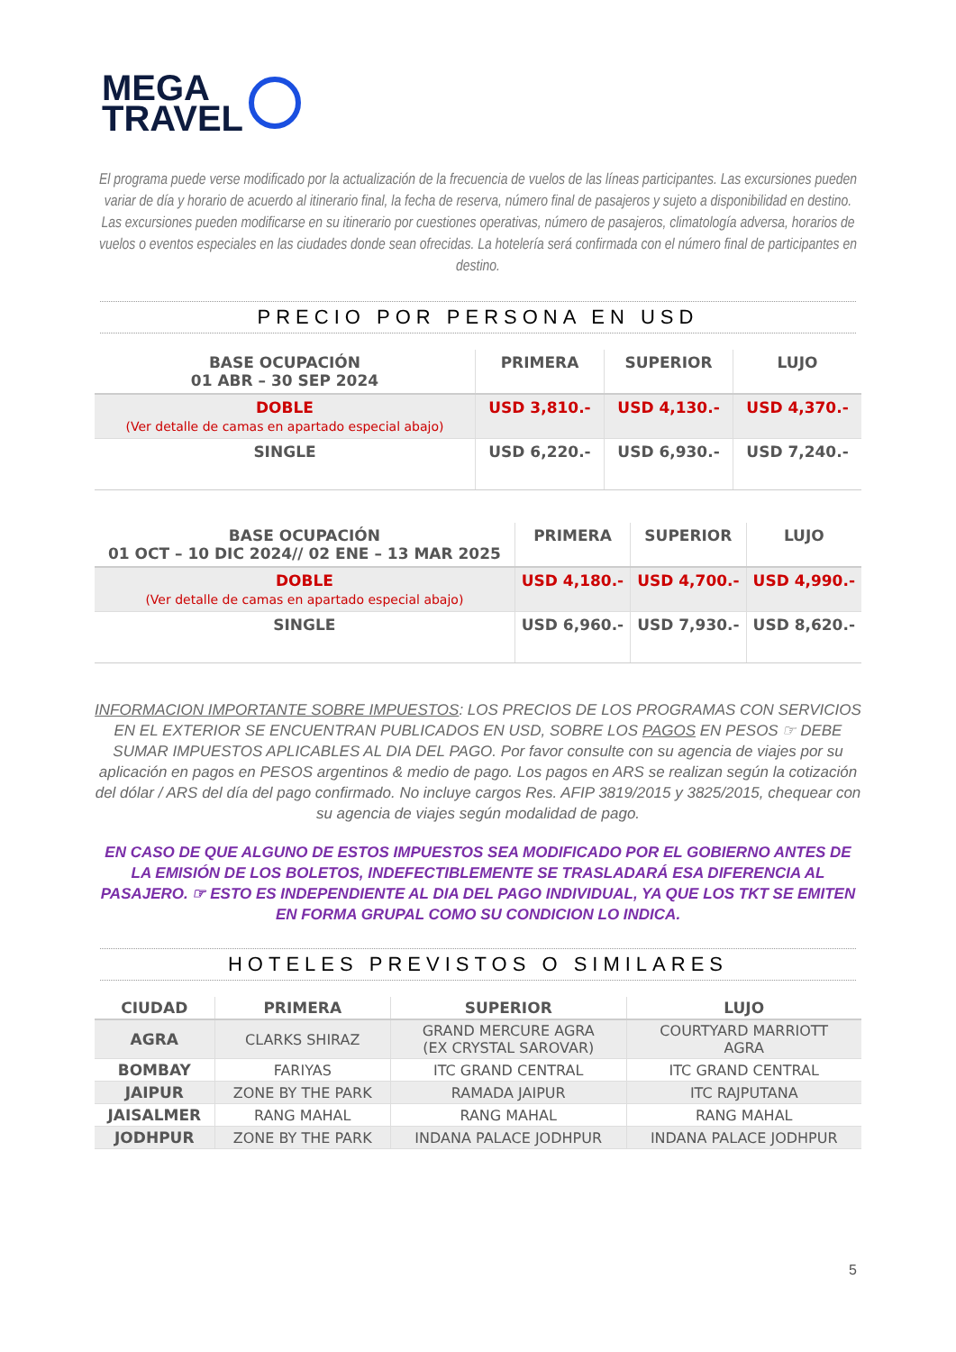MEGA
TRAVEL
El programa puede verse modificado por la actualización de la frecuencia de vuelos de las líneas participantes. Las excursiones pueden variar de día y horario de acuerdo al itinerario final, la fecha de reserva, número final de pasajeros y sujeto a disponibilidad en destino. Las excursiones pueden modificarse en su itinerario por cuestiones operativas, número de pasajeros, climatología adversa, horarios de vuelos o eventos especiales en las ciudades donde sean ofrecidas. La hotelería será confirmada con el número final de participantes en destino.
PRECIO POR PERSONA EN USD
| BASE OCUPACIÓN 01 ABR – 30 SEP 2024 | PRIMERA | SUPERIOR | LUJO |
| --- | --- | --- | --- |
| DOBLE (Ver detalle de camas en apartado especial abajo) | USD 3,810.- | USD 4,130.- | USD 4,370.- |
| SINGLE | USD 6,220.- | USD 6,930.- | USD 7,240.- |
| BASE OCUPACIÓN 01 OCT – 10 DIC 2024// 02 ENE – 13 MAR 2025 | PRIMERA | SUPERIOR | LUJO |
| --- | --- | --- | --- |
| DOBLE (Ver detalle de camas en apartado especial abajo) | USD 4,180.- | USD 4,700.- | USD 4,990.- |
| SINGLE | USD 6,960.- | USD 7,930.- | USD 8,620.- |
INFORMACION IMPORTANTE SOBRE IMPUESTOS: LOS PRECIOS DE LOS PROGRAMAS CON SERVICIOS EN EL EXTERIOR SE ENCUENTRAN PUBLICADOS EN USD, SOBRE LOS PAGOS EN PESOS ☞ DEBE SUMAR IMPUESTOS APLICABLES AL DIA DEL PAGO. Por favor consulte con su agencia de viajes por su aplicación en pagos en PESOS argentinos & medio de pago. Los pagos en ARS se realizan según la cotización del dólar / ARS del día del pago confirmado. No incluye cargos Res. AFIP 3819/2015 y 3825/2015, chequear con su agencia de viajes según modalidad de pago.
EN CASO DE QUE ALGUNO DE ESTOS IMPUESTOS SEA MODIFICADO POR EL GOBIERNO ANTES DE LA EMISIÓN DE LOS BOLETOS, INDEFECTIBLEMENTE SE TRASLADARÁ ESA DIFERENCIA AL PASAJERO. ☞ ESTO ES INDEPENDIENTE AL DIA DEL PAGO INDIVIDUAL, YA QUE LOS TKT SE EMITEN EN FORMA GRUPAL COMO SU CONDICION LO INDICA.
HOTELES PREVISTOS O SIMILARES
| CIUDAD | PRIMERA | SUPERIOR | LUJO |
| --- | --- | --- | --- |
| AGRA | CLARKS SHIRAZ | GRAND MERCURE AGRA (EX CRYSTAL SAROVAR) | COURTYARD MARRIOTT AGRA |
| BOMBAY | FARIYAS | ITC GRAND CENTRAL | ITC GRAND CENTRAL |
| JAIPUR | ZONE BY THE PARK | RAMADA JAIPUR | ITC RAJPUTANA |
| JAISALMER | RANG MAHAL | RANG MAHAL | RANG MAHAL |
| JODHPUR | ZONE BY THE PARK | INDANA PALACE JODHPUR | INDANA PALACE JODHPUR |
5